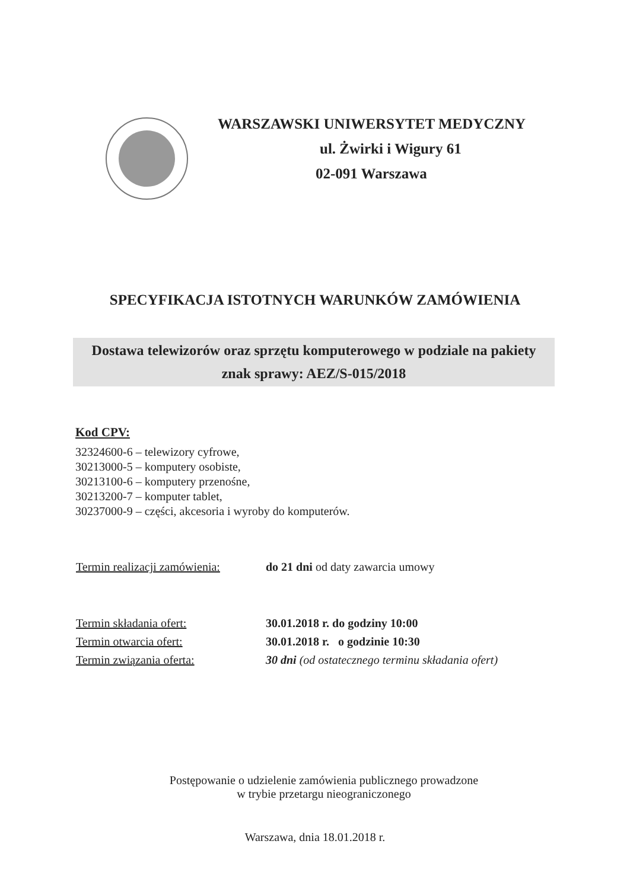WARSZAWSKI UNIWERSYTET MEDYCZNY
ul. Żwirki i Wigury 61
02-091 Warszawa
SPECYFIKACJA ISTOTNYCH WARUNKÓW ZAMÓWIENIA
Dostawa telewizorów oraz sprzętu komputerowego w podziale na pakiety
znak sprawy: AEZ/S-015/2018
Kod CPV:
32324600-6 – telewizory cyfrowe,
30213000-5 – komputery osobiste,
30213100-6 – komputery przenośne,
30213200-7 – komputer tablet,
30237000-9 – części, akcesoria i wyroby do komputerów.
Termin realizacji zamówienia:
do 21 dni od daty zawarcia umowy
Termin składania ofert: 30.01.2018 r. do godziny 10:00
Termin otwarcia ofert: 30.01.2018 r. o godzinie 10:30
Termin związania oferta: 30 dni (od ostatecznego terminu składania ofert)
Postępowanie o udzielenie zamówienia publicznego prowadzone
w trybie przetargu nieograniczonego
Warszawa, dnia 18.01.2018 r.